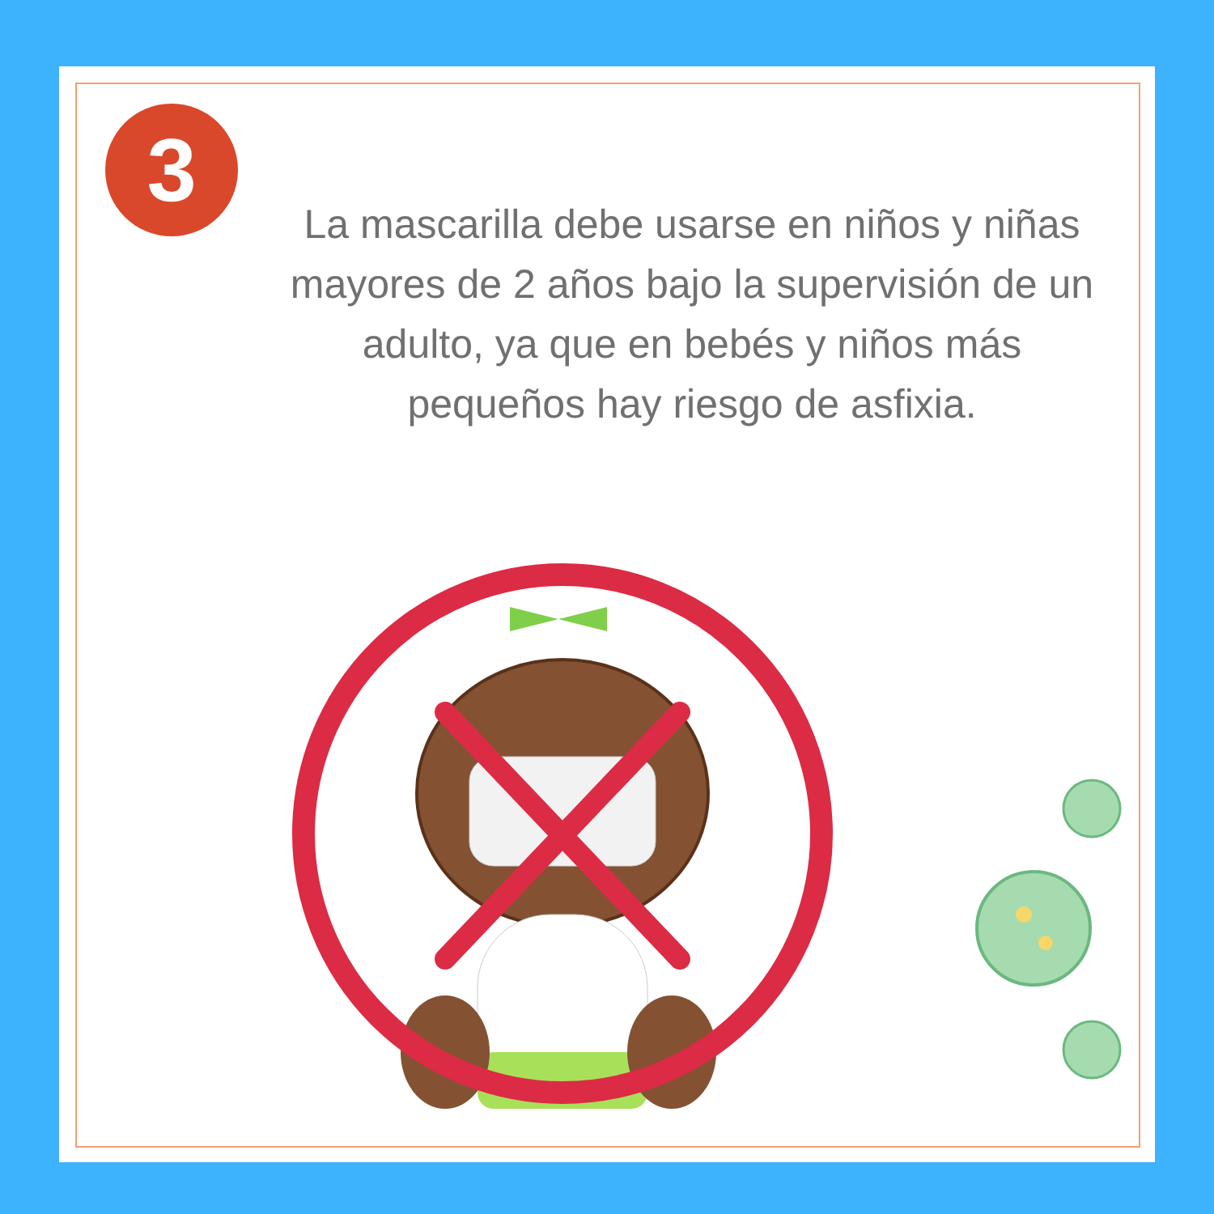3
La mascarilla debe usarse en niños y niñas mayores de 2 años bajo la supervisión de un adulto, ya que en bebés y niños más pequeños hay riesgo de asfixia.